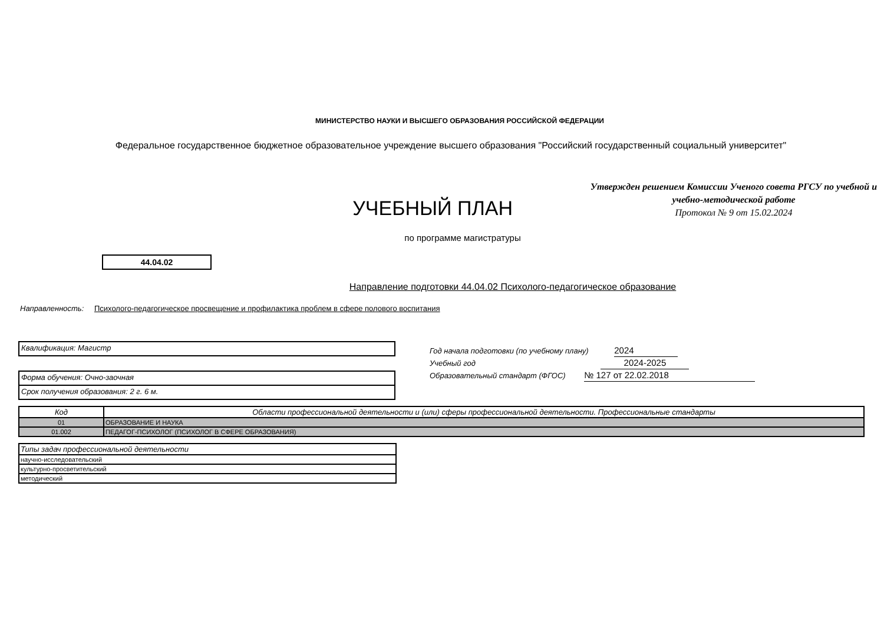МИНИСТЕРСТВО НАУКИ И ВЫСШЕГО ОБРАЗОВАНИЯ РОССИЙСКОЙ ФЕДЕРАЦИИ
Федеральное государственное бюджетное образовательное учреждение высшего образования "Российский государственный социальный университет"
УЧЕБНЫЙ ПЛАН
Утвержден решением Комиссии Ученого совета РГСУ по учебной и учебно-методической работе
Протокол № 9 от 15.02.2024
по программе магистратуры
44.04.02
Направление подготовки 44.04.02 Психолого-педагогическое образование
Направленность: Психолого-педагогическое просвещение и профилактика проблем в сфере полового воспитания
Квалификация: Магистр
Форма обучения: Очно-заочная
Срок получения образования: 2 г. 6 м.
Год начала подготовки (по учебному плану) 2024
Учебный год 2024-2025
Образовательный стандарт (ФГОС) № 127 от 22.02.2018
| Код | Области профессиональной деятельности и (или) сферы профессиональной деятельности. Профессиональные стандарты |
| --- | --- |
| 01 | ОБРАЗОВАНИЕ И НАУКА |
| 01.002 | ПЕДАГОГ-ПСИХОЛОГ (ПСИХОЛОГ В СФЕРЕ ОБРАЗОВАНИЯ) |
| Типы задач профессиональной деятельности |
| --- |
| научно-исследовательский |
| культурно-просветительский |
| методический |